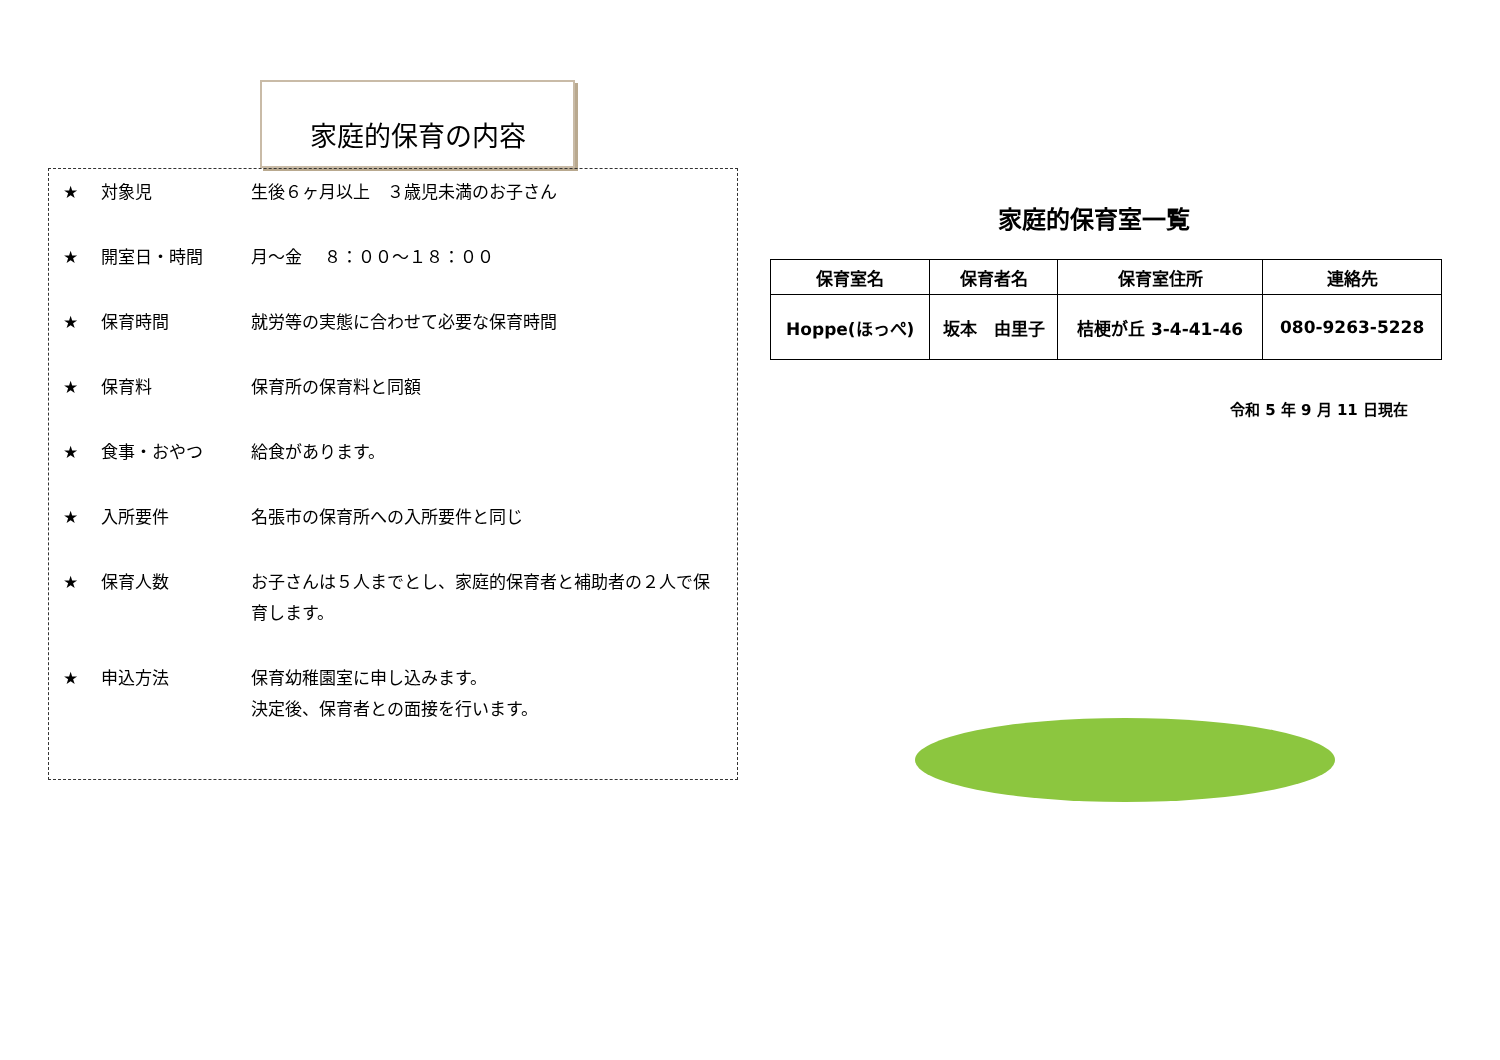家庭的保育の内容
★ 対象児 生後６ヶ月以上　３歳児未満のお子さん
★ 開室日・時間 月～金　 ８：００～１８：００
★ 保育時間 就労等の実態に合わせて必要な保育時間
★ 保育料 保育所の保育料と同額
★ 食事・おやつ 給食があります。
★ 入所要件 名張市の保育所への入所要件と同じ
★ 保育人数 お子さんは５人までとし、家庭的保育者と補助者の２人で保育します。
★ 申込方法 保育幼稚園室に申し込みます。
決定後、保育者との面接を行います。
家庭的保育室一覧
| 保育室名 | 保育者名 | 保育室住所 | 連絡先 |
| --- | --- | --- | --- |
| Hoppe(ほっぺ) | 坂本 由里子 | 桔梗が丘 3-4-41-46 | 080-9263-5228 |
令和 5 年 9 月 11 日現在